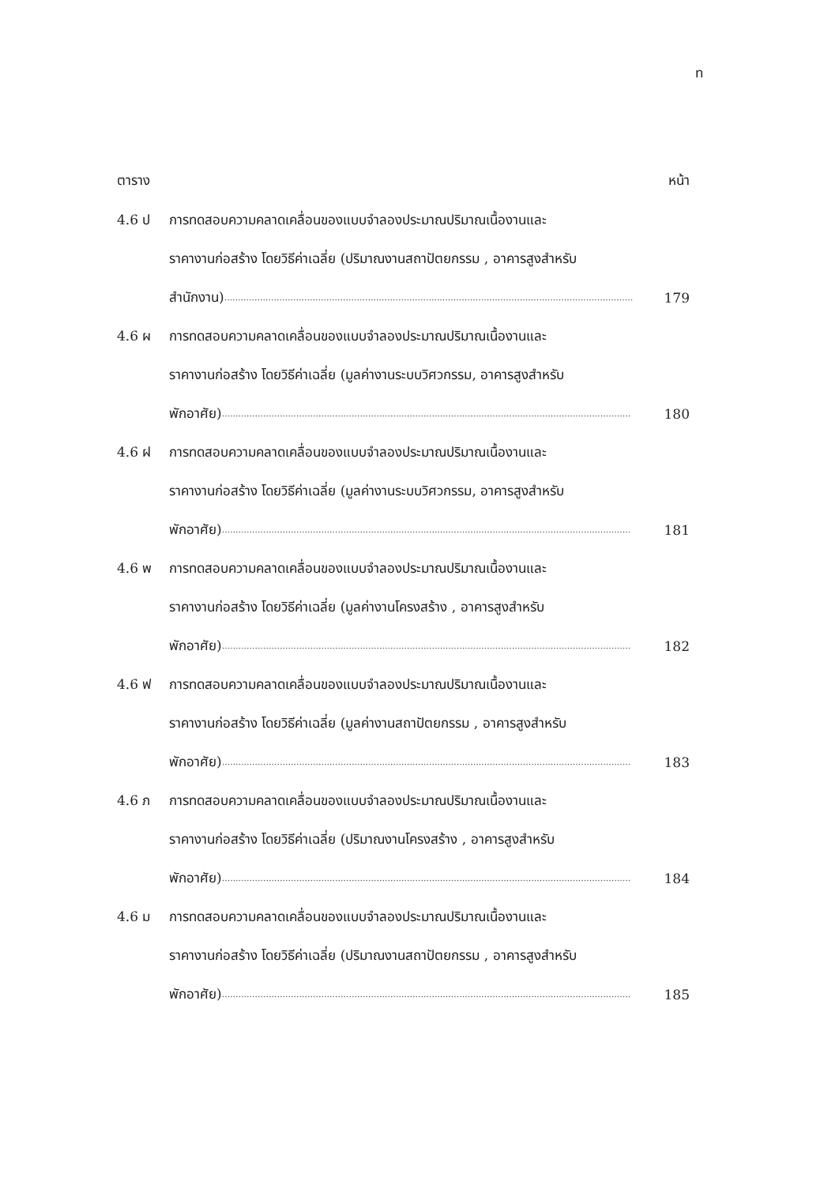ท
ตาราง หน้า
4.6 ป การทดสอบความคลาดเคลื่อนของแบบจำลองประมาณปริมาณเนื้องานและ
ราคางานก่อสร้าง โดยวิธีค่าเฉลี่ย (ปริมาณงานสถาปัตยกรรม , อาคารสูงสำหรับ
สำนักงาน).................................................................................................................................................... 179
4.6 ผ การทดสอบความคลาดเคลื่อนของแบบจำลองประมาณปริมาณเนื้องานและ
ราคางานก่อสร้าง โดยวิธีค่าเฉลี่ย (มูลค่างานระบบวิศวกรรม, อาคารสูงสำหรับ
พักอาศัย).................................................................................................................................................... 180
4.6 ฝ การทดสอบความคลาดเคลื่อนของแบบจำลองประมาณปริมาณเนื้องานและ
ราคางานก่อสร้าง โดยวิธีค่าเฉลี่ย (มูลค่างานระบบวิศวกรรม, อาคารสูงสำหรับ
พักอาศัย).................................................................................................................................................... 181
4.6 พ การทดสอบความคลาดเคลื่อนของแบบจำลองประมาณปริมาณเนื้องานและ
ราคางานก่อสร้าง โดยวิธีค่าเฉลี่ย (มูลค่างานโครงสร้าง , อาคารสูงสำหรับ
พักอาศัย).................................................................................................................................................... 182
4.6 ฟ การทดสอบความคลาดเคลื่อนของแบบจำลองประมาณปริมาณเนื้องานและ
ราคางานก่อสร้าง โดยวิธีค่าเฉลี่ย (มูลค่างานสถาปัตยกรรม , อาคารสูงสำหรับ
พักอาศัย).................................................................................................................................................... 183
4.6 ภ การทดสอบความคลาดเคลื่อนของแบบจำลองประมาณปริมาณเนื้องานและ
ราคางานก่อสร้าง โดยวิธีค่าเฉลี่ย (ปริมาณงานโครงสร้าง , อาคารสูงสำหรับ
พักอาศัย).................................................................................................................................................... 184
4.6 ม การทดสอบความคลาดเคลื่อนของแบบจำลองประมาณปริมาณเนื้องานและ
ราคางานก่อสร้าง โดยวิธีค่าเฉลี่ย (ปริมาณงานสถาปัตยกรรม , อาคารสูงสำหรับ
พักอาศัย).................................................................................................................................................... 185